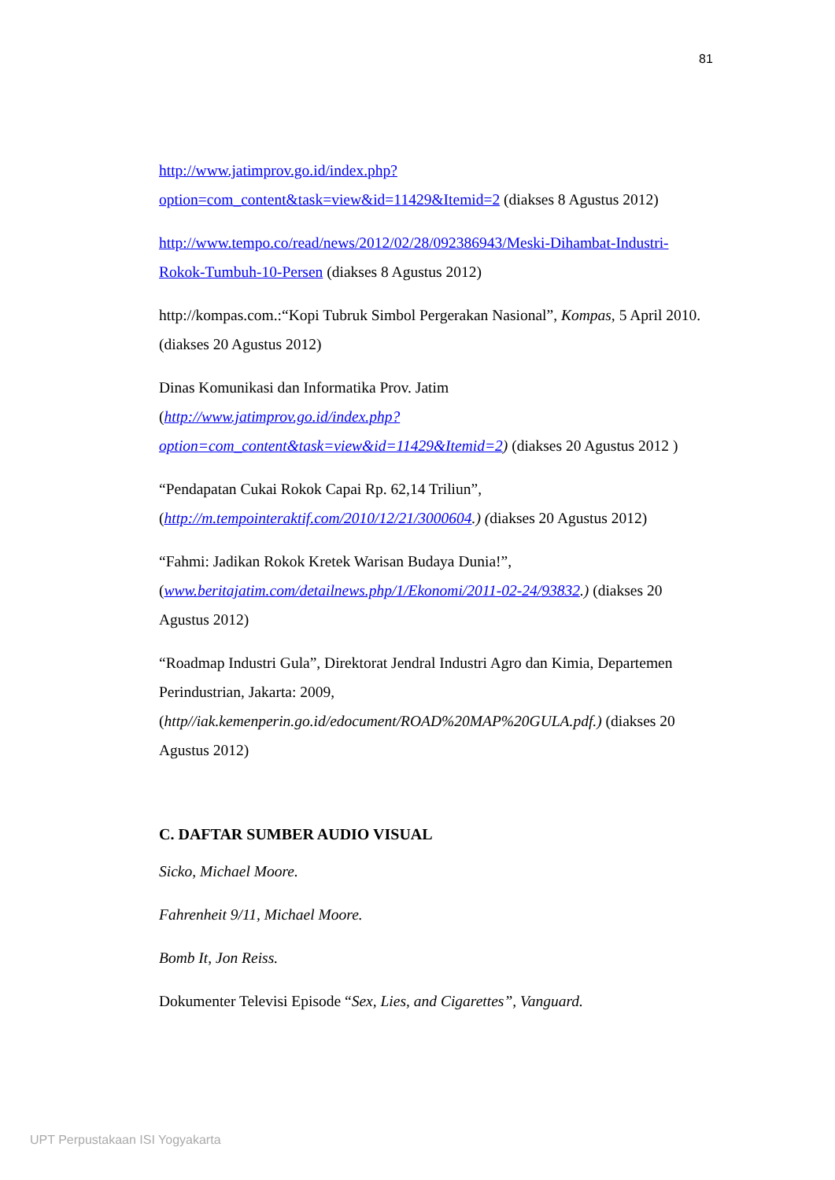81
http://www.jatimprov.go.id/index.php?option=com_content&task=view&id=11429&Itemid=2 (diakses 8 Agustus 2012)
http://www.tempo.co/read/news/2012/02/28/092386943/Meski-Dihambat-Industri-Rokok-Tumbuh-10-Persen (diakses 8 Agustus 2012)
http://kompas.com.:“Kopi Tubruk Simbol Pergerakan Nasional”, Kompas, 5 April 2010. (diakses 20 Agustus 2012)
Dinas Komunikasi dan Informatika Prov. Jatim
(http://www.jatimprov.go.id/index.php?option=com_content&task=view&id=11429&Itemid=2) (diakses 20 Agustus 2012 )
“Pendapatan Cukai Rokok Capai Rp. 62,14 Triliun”,
(http://m.tempointeraktif.com/2010/12/21/3000604.) (diakses 20 Agustus 2012)
“Fahmi: Jadikan Rokok Kretek Warisan Budaya Dunia!”,
(www.beritajatim.com/detailnews.php/1/Ekonomi/2011-02-24/93832.) (diakses 20 Agustus 2012)
“Roadmap Industri Gula”, Direktorat Jendral Industri Agro dan Kimia, Departemen Perindustrian, Jakarta: 2009, (http//iak.kemenperin.go.id/edocument/ROAD%20MAP%20GULA.pdf.) (diakses 20 Agustus 2012)
C. DAFTAR SUMBER AUDIO VISUAL
Sicko, Michael Moore.
Fahrenheit 9/11, Michael Moore.
Bomb It, Jon Reiss.
Dokumenter Televisi Episode “Sex, Lies, and Cigarettes”, Vanguard.
UPT Perpustakaan ISI Yogyakarta